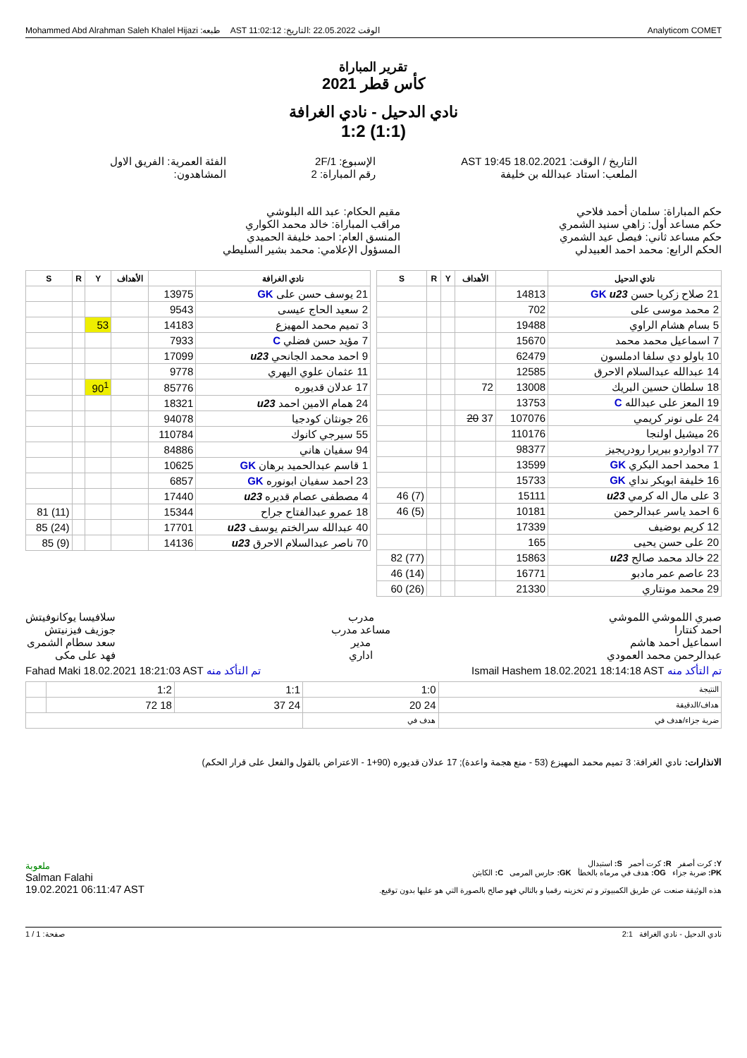Mohammed Abd Alrahman Saleh Khalel Hijazi :طبعه AST 11:02:12 :الوقت 22.05.2022 :التاريخ Analyticom COMET
تقرير المباراة
كأس قطر 2021
نادي الدحيل - نادي الغرافة
1:2 (1:1)
التاريخ / الوقت: AST 19:45 18.02.2021
الملعب: استاد عبدالله بن خليفة
الإسبوع: 2F/1
رقم المباراة: 2
الفئة العمرية: الفريق الاول
المشاهدون:
حكم المباراة: سلمان أحمد فلاحي
حكم مساعد أول: زاهي سنيد الشمري
حكم مساعد ثاني: فيصل عيد الشمري
الحكم الرابع: محمد احمد العبيدلي
مقيم الحكام: عبد الله البلوشي
مراقب المباراة: خالد محمد الكواري
المنسق العام: احمد خليفة الحميدي
المسؤول الإعلامي: محمد بشير السليطي
| نادي الدحيل | | الأهداف | Y | R | S |
| --- | --- | --- | --- | --- | --- |
| 21 صلاح زكريا حسن GK u23 | 14813 | | | | |
| 2 محمد موسى على | 702 | | | | |
| 5 بسام هشام الراوي | 19488 | | | | |
| 7 اسماعيل محمد محمد | 15670 | | | | |
| 10 باولو دي سلفا ادملسون | 62479 | | | | |
| 14 عبدالله عبدالسلام الاحرق | 12585 | | | | |
| 18 سلطان حسين البريك | 13008 | 72 | | | |
| 19 المعز على عبدالله C | 13753 | | | | |
| 24 على نونر كريمي | 107076 | 37 20 | | | |
| 26 ميشيل اولنجا | 110176 | | | | |
| 77 ادواردو بيريرا رودريجيز | 98377 | | | | |
| 1 محمد احمد البكري GK | 13599 | | | | |
| 16 خليفة ابوبكر نداي GK | 15733 | | | | |
| 3 على مال اله كرمي u23 | 15111 | | | | (7) 46 |
| 6 احمد ياسر عبدالرحمن | 10181 | | | | (5) 46 |
| 12 كريم بوضيف | 17339 | | | | |
| 20 على حسن يحيى | 165 | | | | |
| 22 خالد محمد صالح u23 | 15863 | | | | (77) 82 |
| 23 عاصم عمر مادبو | 16771 | | | | (14) 46 |
| 29 محمد مونتاري | 21330 | | | | (26) 60 |
| نادي الغرافة | | الأهداف | Y | R | S |
| --- | --- | --- | --- | --- | --- |
| 21 يوسف حسن على GK | 13975 | | | | |
| 2 سعيد الحاج عيسى | 9543 | | | | |
| 3 تميم محمد المهيزع | 14183 | | 53 | | |
| 7 مؤيد حسن فضلي C | 7933 | | | | |
| 9 احمد محمد الجانحي u23 | 17099 | | | | |
| 11 عثمان علوي اليهري | 9778 | | | | |
| 17 عدلان قديوره | 85776 | | 90<sup>1</sup> | | |
| 24 همام الامين احمد u23 | 18321 | | | | |
| 26 جونثان كودجيا | 94078 | | | | |
| 55 سيرجي كانوك | 110784 | | | | |
| 94 سفيان هاني | 84886 | | | | |
| 1 قاسم عبدالحميد برهان GK | 10625 | | | | |
| 23 احمد سفيان ابونوره GK | 6857 | | | | |
| 4 مصطفى عصام قديره u23 | 17440 | | | | |
| 18 عمرو عبدالفتاح جراح | 15344 | | | | (11) 81 |
| 40 عبدالله سرالختم يوسف u23 | 17701 | | | | (24) 85 |
| 70 ناصر عبدالسلام الاحرق u23 | 14136 | | | | (9) 85 |
صبري اللموشي اللموشي
احمد كنتارا
اسماعيل احمد هاشم
عبدالرحمن محمد العمودي
مدرب
مساعد مدرب
مدير
اداري
سلافيسا يوكانوفيتش
جوزيف فيزنيتش
سعد سطام الشمرى
فهد على مكى
تم التأكد منه Ismail Hashem 18.02.2021 18:14:18 AST
تم التأكد منه Fahad Maki 18.02.2021 18:21:03 AST
| النتيجة | 1:0 | 1:1 | 1:2 | |
| هداف/الدقيقة | 24 20 | 24 37 | 18 72 | |
| ضربة جزاء/هدف في | هدف في | | | |
الانذارات: نادي الغرافة: 3 تميم محمد المهيزع (53 - منع هجمة واعدة); 17 عدلان قديوره (90+1 - الاعتراض بالقول والفعل على قرار الحكم)
Y: كرت أصفر R: كرت أحمر S: استبدال
PK: ضربة جزاء OG: هدف في مرماه بالخطأ GK: حارس المرمى C: الكابتن
هذه الوثيقة صنعت عن طريق الكمبيوتر و تم تخزينه رقميا و بالتالي فهو صالح بالصورة التي هو عليها بدون توقيع.
ملعوبة
Salman Falahi
19.02.2021 06:11:47 AST
نادي الدحيل - نادي الغرافة 2:1
صفحة: 1 / 1